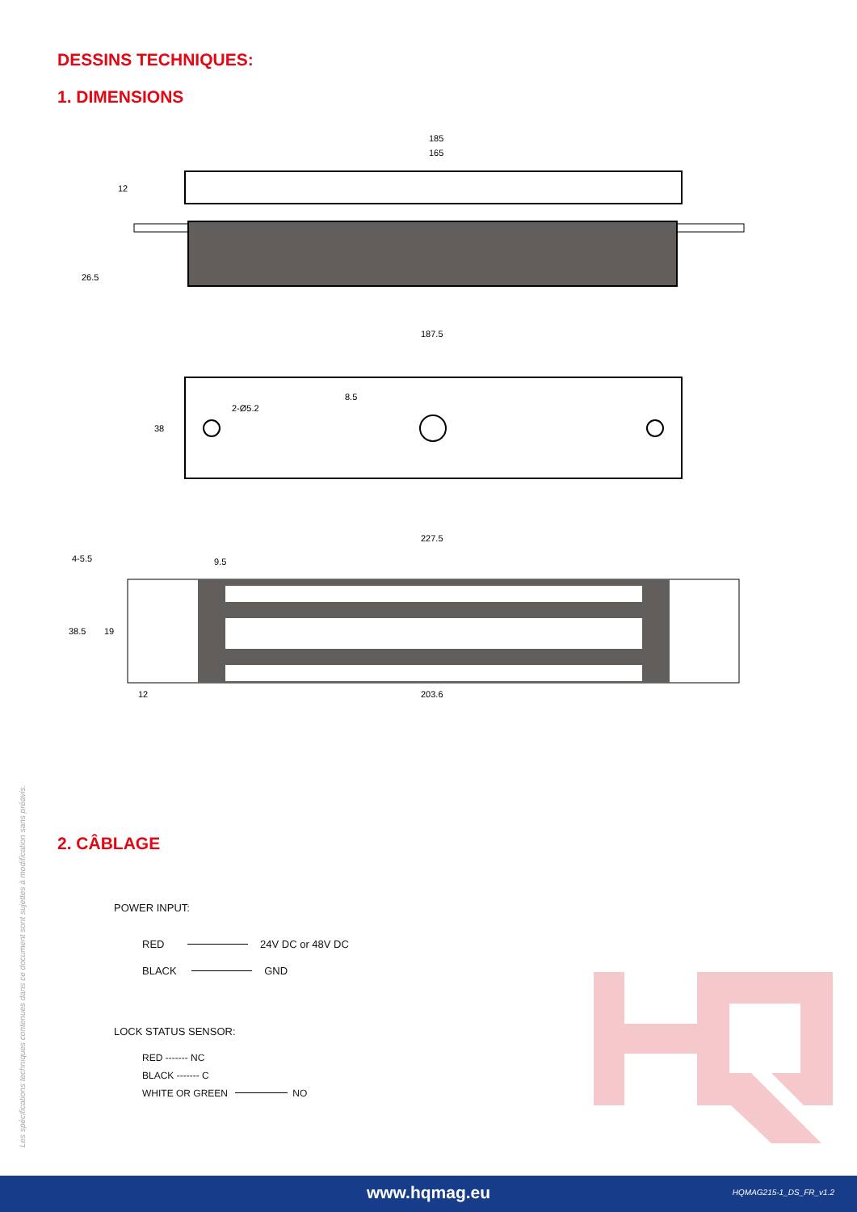DESSINS TECHNIQUES:
1. DIMENSIONS
185
165
12
26.5
187.5
38
2-Ø5.2
8.5
227.5
4-5.5
9.5
38.5
19
12
203.6
2. CÂBLAGE
POWER INPUT:
RED 24V DC or 48V DC
BLACK GND
LOCK STATUS SENSOR:
RED ------- NC
BLACK ------- C
WHITE OR GREEN NO
Les spécifications techniques contenues dans ce document sont sujettes à modification sans préavis.
www.hqmag.eu
HQMAG215-1_DS_FR_v1.2